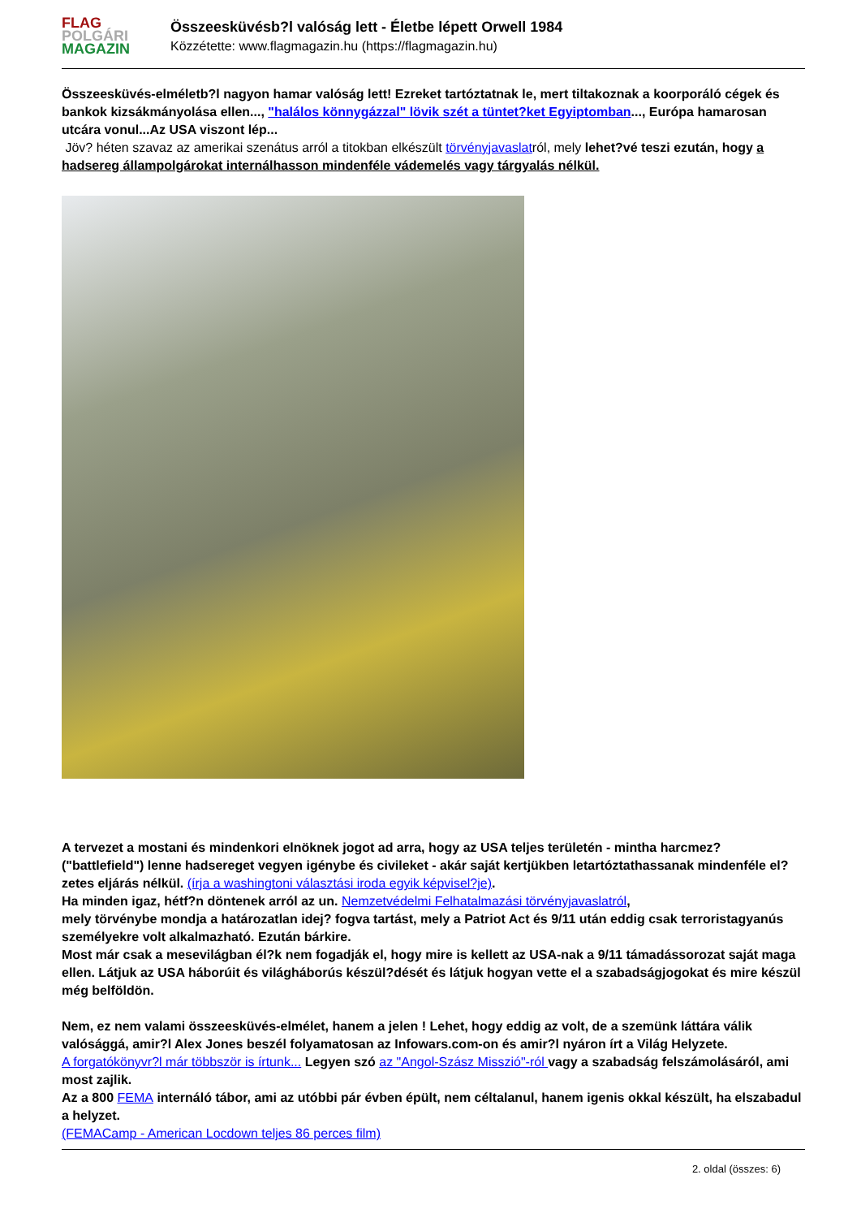FLAG
POLGÁRI
MAGAZIN
Összeesküvésb?l valóság lett - Életbe lépett Orwell 1984
Közzétette: www.flagmagazin.hu (https://flagmagazin.hu)
Összeesküvés-elméletb?l nagyon hamar valóság lett! Ezreket tartóztatnak le, mert tiltakoznak a koorporáló cégek és bankok kizsákmányolása ellen..., "halálos könnygázzal" lövik szét a tüntet?ket Egyiptomban..., Európa hamarosan utcára vonul...Az USA viszont lép...
Jöv? héten szavaz az amerikai szenátus arról a titokban elkészült törvényjavaslatról, mely lehet?vé teszi ezután, hogy a hadsereg állampolgárokat internálhasson mindenféle vádemelés vagy tárgyalás nélkül.
A tervezet a mostani és mindenkori elnöknek jogot ad arra, hogy az USA teljes területén - mintha harcmez? ("battlefield") lenne hadsereget vegyen igénybe és civileket - akár saját kertjükben letartóztathassanak mindenféle el?zetes eljárás nélkül. (írja a washingtoni választási iroda egyik képvisel?je).
Ha minden igaz, hétf?n döntenek arról az un. Nemzetvédelmi Felhatalmazási törvényjavaslatról,
mely törvénybe mondja a határozatlan idej? fogva tartást, mely a Patriot Act és 9/11 után eddig csak terroristagyanús személyekre volt alkalmazható. Ezután bárkire.
Most már csak a mesevilágban él?k nem fogadják el, hogy mire is kellett az USA-nak a 9/11 támadássorozat saját maga ellen. Látjuk az USA háborúit és világháborús készül?dését és látjuk hogyan vette el a szabadságjogokat és mire készül még belföldön.
Nem, ez nem valami összeesküvés-elmélet, hanem a jelen ! Lehet, hogy eddig az volt, de a szemünk láttára válik valósággá, amir?l Alex Jones beszél folyamatosan az Infowars.com-on és amir?l nyáron írt a Világ Helyzete.
A forgatókönyvr?l már többször is írtunk... Legyen szó az "Angol-Szász Misszió"-ról vagy a szabadság felszámolásáról, ami most zajlik.
Az a 800 FEMA internáló tábor, ami az utóbbi pár évben épült, nem céltalanul, hanem igenis okkal készült, ha elszabadul a helyzet.
(FEMACamp - American Locdown teljes 86 perces film)
2. oldal (összes: 6)